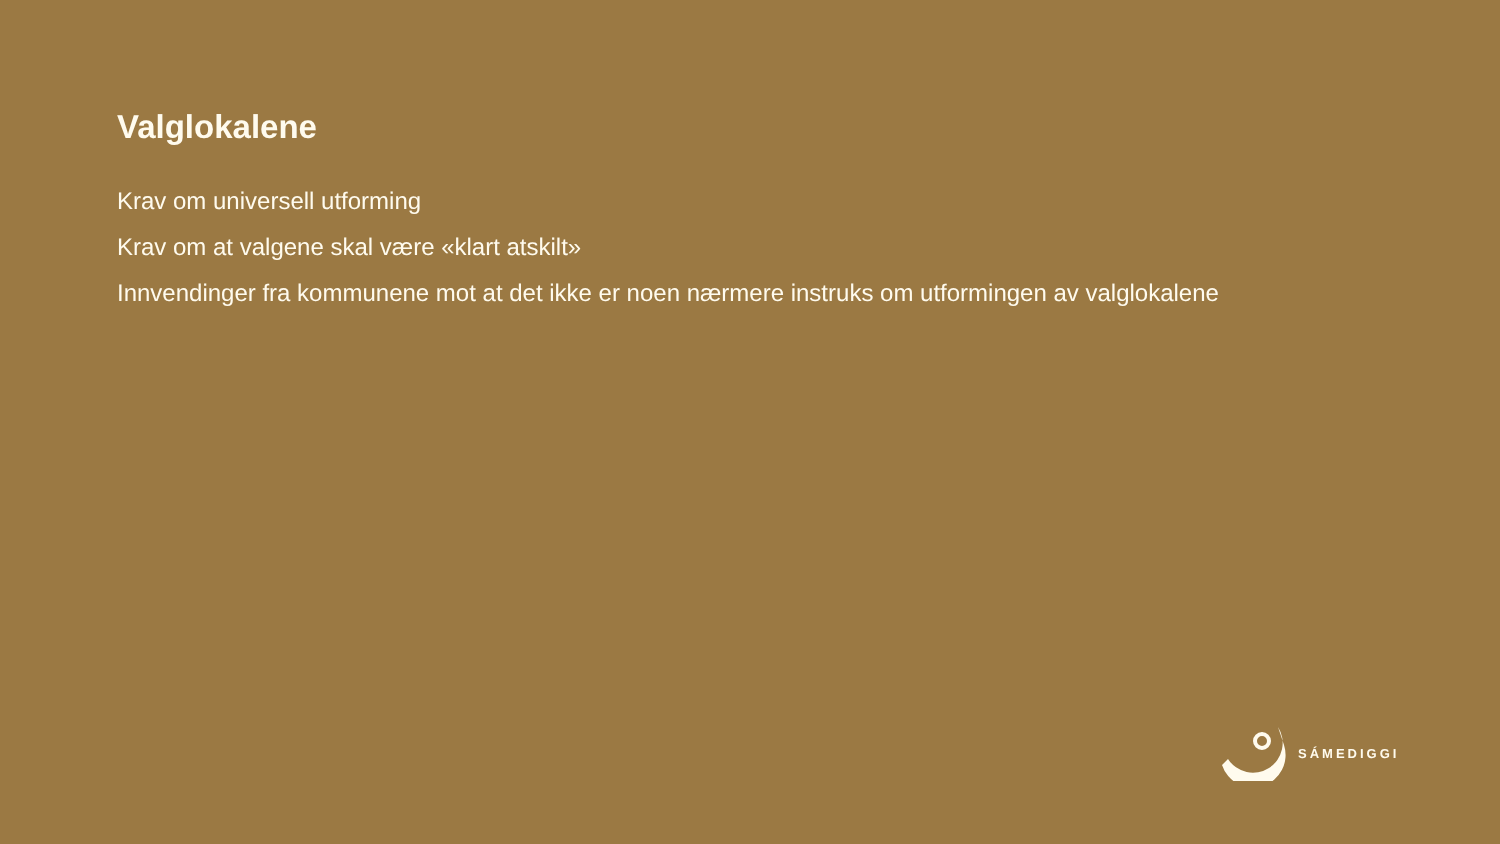Valglokalene
Krav om universell utforming
Krav om at valgene skal være «klart atskilt»
Innvendinger fra kommunene mot at det ikke er noen nærmere instruks om utformingen av valglokalene
SÁMEDIGGI